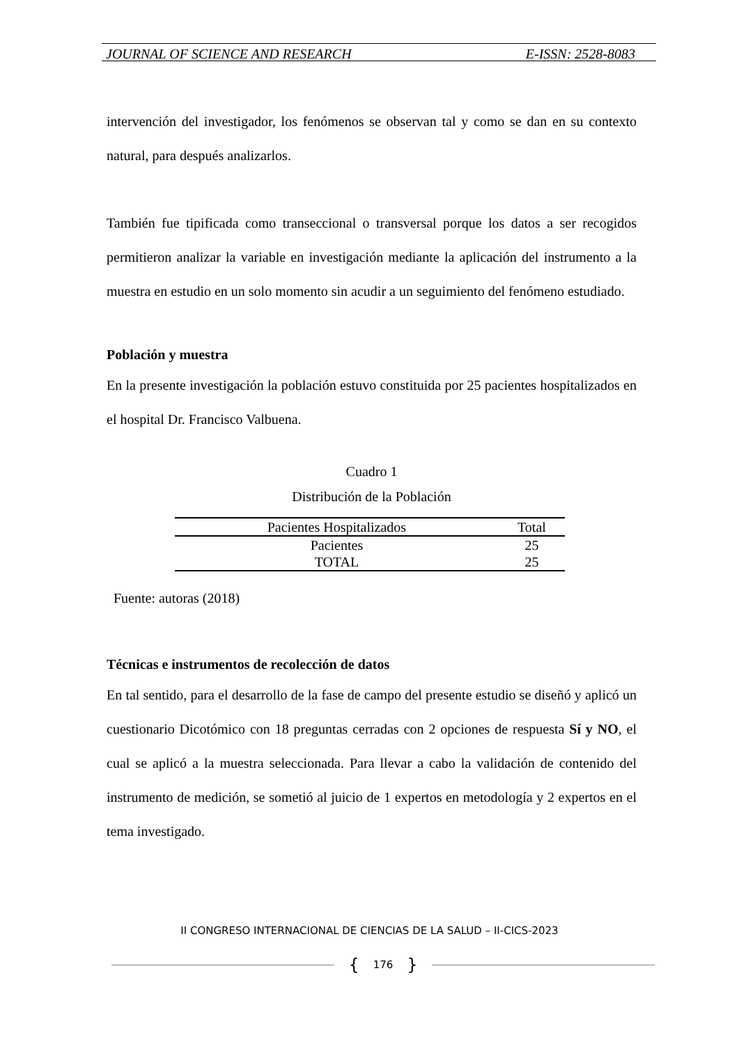JOURNAL OF SCIENCE AND RESEARCH E-ISSN: 2528-8083
intervención del investigador, los fenómenos se observan tal y como se dan en su contexto natural, para después analizarlos.
También fue tipificada como transeccional o transversal porque los datos a ser recogidos permitieron analizar la variable en investigación mediante la aplicación del instrumento a la muestra en estudio en un solo momento sin acudir a un seguimiento del fenómeno estudiado.
Población y muestra
En la presente investigación la población estuvo constituida por 25 pacientes hospitalizados en el hospital Dr. Francisco Valbuena.
Cuadro 1
Distribución de la Población
| Pacientes Hospitalizados | Total |
| --- | --- |
| Pacientes | 25 |
| TOTAL | 25 |
Fuente: autoras (2018)
Técnicas e instrumentos de recolección de datos
En tal sentido, para el desarrollo de la fase de campo del presente estudio se diseñó y aplicó un cuestionario Dicotómico con 18 preguntas cerradas con 2 opciones de respuesta Sí y NO, el cual se aplicó a la muestra seleccionada. Para llevar a cabo la validación de contenido del instrumento de medición, se sometió al juicio de 1 expertos en metodología y 2 expertos en el tema investigado.
II CONGRESO INTERNACIONAL DE CIENCIAS DE LA SALUD – II-CICS-2023
{ 176 }